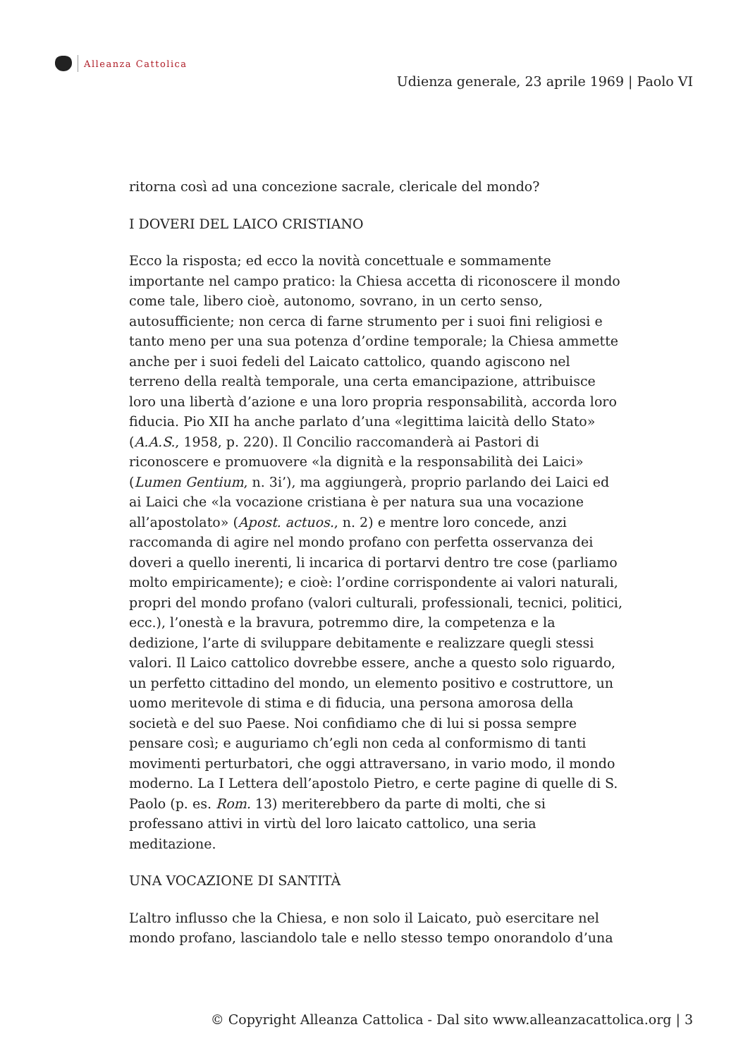Alleanza Cattolica
Udienza generale, 23 aprile 1969 | Paolo VI
ritorna così ad una concezione sacrale, clericale del mondo?
I DOVERI DEL LAICO CRISTIANO
Ecco la risposta; ed ecco la novità concettuale e sommamente importante nel campo pratico: la Chiesa accetta di riconoscere il mondo come tale, libero cioè, autonomo, sovrano, in un certo senso, autosufficiente; non cerca di farne strumento per i suoi fini religiosi e tanto meno per una sua potenza d’ordine temporale; la Chiesa ammette anche per i suoi fedeli del Laicato cattolico, quando agiscono nel terreno della realtà temporale, una certa emancipazione, attribuisce loro una libertà d’azione e una loro propria responsabilità, accorda loro fiducia. Pio XII ha anche parlato d’una «legittima laicità dello Stato» (A.A.S., 1958, p. 220). Il Concilio raccomanderà ai Pastori di riconoscere e promuovere «la dignità e la responsabilità dei Laici» (Lumen Gentium, n. 3i’), ma aggiungerà, proprio parlando dei Laici ed ai Laici che «la vocazione cristiana è per natura sua una vocazione all’apostolato» (Apost. actuos., n. 2) e mentre loro concede, anzi raccomanda di agire nel mondo profano con perfetta osservanza dei doveri a quello inerenti, li incarica di portarvi dentro tre cose (parliamo molto empiricamente); e cioè: l’ordine corrispondente ai valori naturali, propri del mondo profano (valori culturali, professionali, tecnici, politici, ecc.), l’onestà e la bravura, potremmo dire, la competenza e la dedizione, l’arte di sviluppare debitamente e realizzare quegli stessi valori. Il Laico cattolico dovrebbe essere, anche a questo solo riguardo, un perfetto cittadino del mondo, un elemento positivo e costruttore, un uomo meritevole di stima e di fiducia, una persona amorosa della società e del suo Paese. Noi confidiamo che di lui si possa sempre pensare così; e auguriamo ch’egli non ceda al conformismo di tanti movimenti perturbatori, che oggi attraversano, in vario modo, il mondo moderno. La I Lettera dell’apostolo Pietro, e certe pagine di quelle di S. Paolo (p. es. Rom. 13) meriterebbero da parte di molti, che si professano attivi in virtù del loro laicato cattolico, una seria meditazione.
UNA VOCAZIONE DI SANTITÀ
L’altro influsso che la Chiesa, e non solo il Laicato, può esercitare nel mondo profano, lasciandolo tale e nello stesso tempo onorandolo d’una
© Copyright Alleanza Cattolica - Dal sito www.alleanzacattolica.org | 3